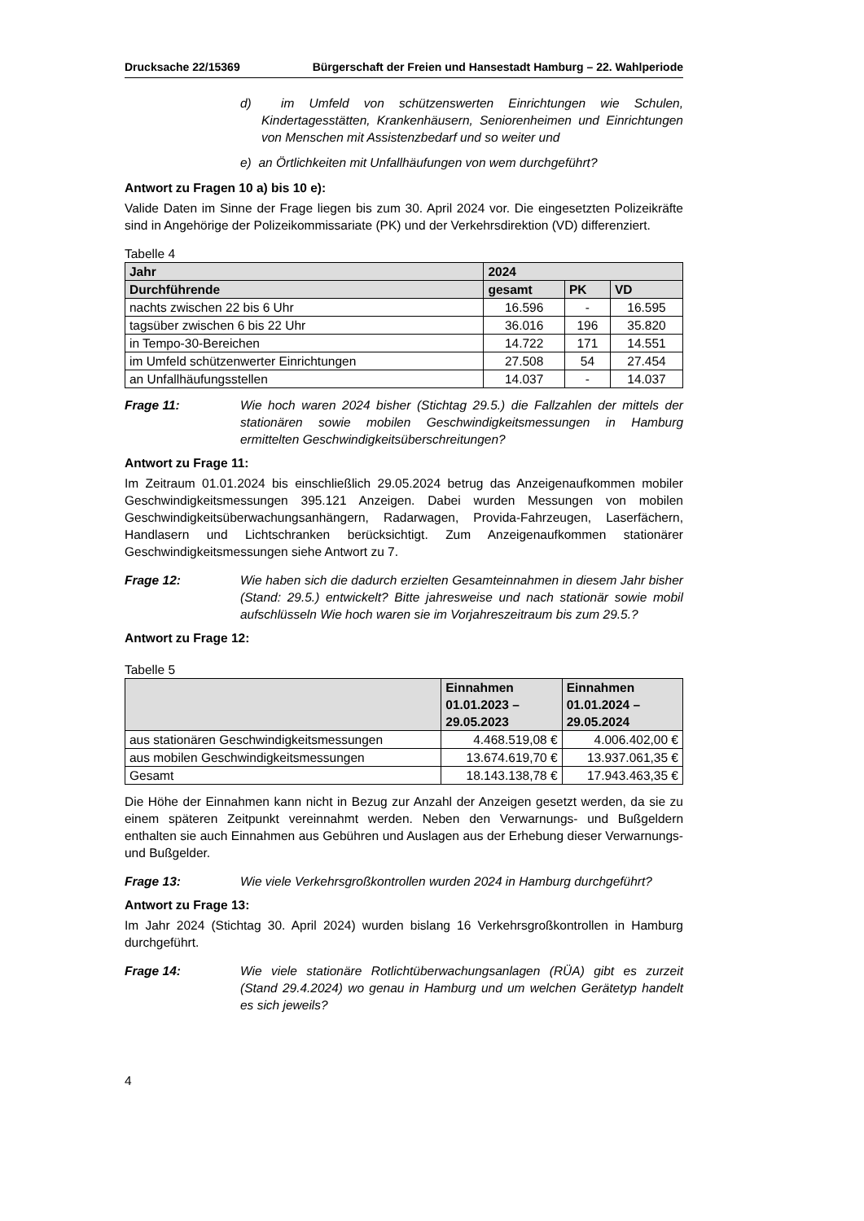Drucksache 22/15369 Bürgerschaft der Freien und Hansestadt Hamburg – 22. Wahlperiode
d) im Umfeld von schützenswerten Einrichtungen wie Schulen, Kindertagesstätten, Krankenhäusern, Seniorenheimen und Einrichtungen von Menschen mit Assistenzbedarf und so weiter und
e) an Örtlichkeiten mit Unfallhäufungen von wem durchgeführt?
Antwort zu Fragen 10 a) bis 10 e):
Valide Daten im Sinne der Frage liegen bis zum 30. April 2024 vor. Die eingesetzten Polizeikräfte sind in Angehörige der Polizeikommissariate (PK) und der Verkehrsdirektion (VD) differenziert.
Tabelle 4
| Jahr | 2024 | | |
| --- | --- | --- | --- |
| Durchführende | gesamt | PK | VD |
| nachts zwischen 22 bis 6 Uhr | 16.596 | - | 16.595 |
| tagsüber zwischen 6 bis 22 Uhr | 36.016 | 196 | 35.820 |
| in Tempo-30-Bereichen | 14.722 | 171 | 14.551 |
| im Umfeld schützenwerter Einrichtungen | 27.508 | 54 | 27.454 |
| an Unfallhäufungsstellen | 14.037 | - | 14.037 |
Frage 11: Wie hoch waren 2024 bisher (Stichtag 29.5.) die Fallzahlen der mittels der stationären sowie mobilen Geschwindigkeitsmessungen in Hamburg ermittelten Geschwindigkeitsüberschreitungen?
Antwort zu Frage 11:
Im Zeitraum 01.01.2024 bis einschließlich 29.05.2024 betrug das Anzeigenaufkommen mobiler Geschwindigkeitsmessungen 395.121 Anzeigen. Dabei wurden Messungen von mobilen Geschwindigkeitsüberwachungsanhängern, Radarwagen, Provida-Fahrzeugen, Laserfächern, Handlasern und Lichtschranken berücksichtigt. Zum Anzeigenaufkommen stationärer Geschwindigkeitsmessungen siehe Antwort zu 7.
Frage 12: Wie haben sich die dadurch erzielten Gesamteinnahmen in diesem Jahr bisher (Stand: 29.5.) entwickelt? Bitte jahresweise und nach stationär sowie mobil aufschlüsseln Wie hoch waren sie im Vorjahreszeitraum bis zum 29.5.?
Antwort zu Frage 12:
Tabelle 5
| | Einnahmen 01.01.2023 – 29.05.2023 | Einnahmen 01.01.2024 – 29.05.2024 |
| --- | --- | --- |
| aus stationären Geschwindigkeitsmessungen | 4.468.519,08 € | 4.006.402,00 € |
| aus mobilen Geschwindigkeitsmessungen | 13.674.619,70 € | 13.937.061,35 € |
| Gesamt | 18.143.138,78 € | 17.943.463,35 € |
Die Höhe der Einnahmen kann nicht in Bezug zur Anzahl der Anzeigen gesetzt werden, da sie zu einem späteren Zeitpunkt vereinnahmt werden. Neben den Verwarnungs- und Bußgeldern enthalten sie auch Einnahmen aus Gebühren und Auslagen aus der Erhebung dieser Verwarnungs- und Bußgelder.
Frage 13: Wie viele Verkehrsgroßkontrollen wurden 2024 in Hamburg durchgeführt?
Antwort zu Frage 13:
Im Jahr 2024 (Stichtag 30. April 2024) wurden bislang 16 Verkehrsgroßkontrollen in Hamburg durchgeführt.
Frage 14: Wie viele stationäre Rotlichtüberwachungsanlagen (RÜA) gibt es zurzeit (Stand 29.4.2024) wo genau in Hamburg und um welchen Gerätetyp handelt es sich jeweils?
4